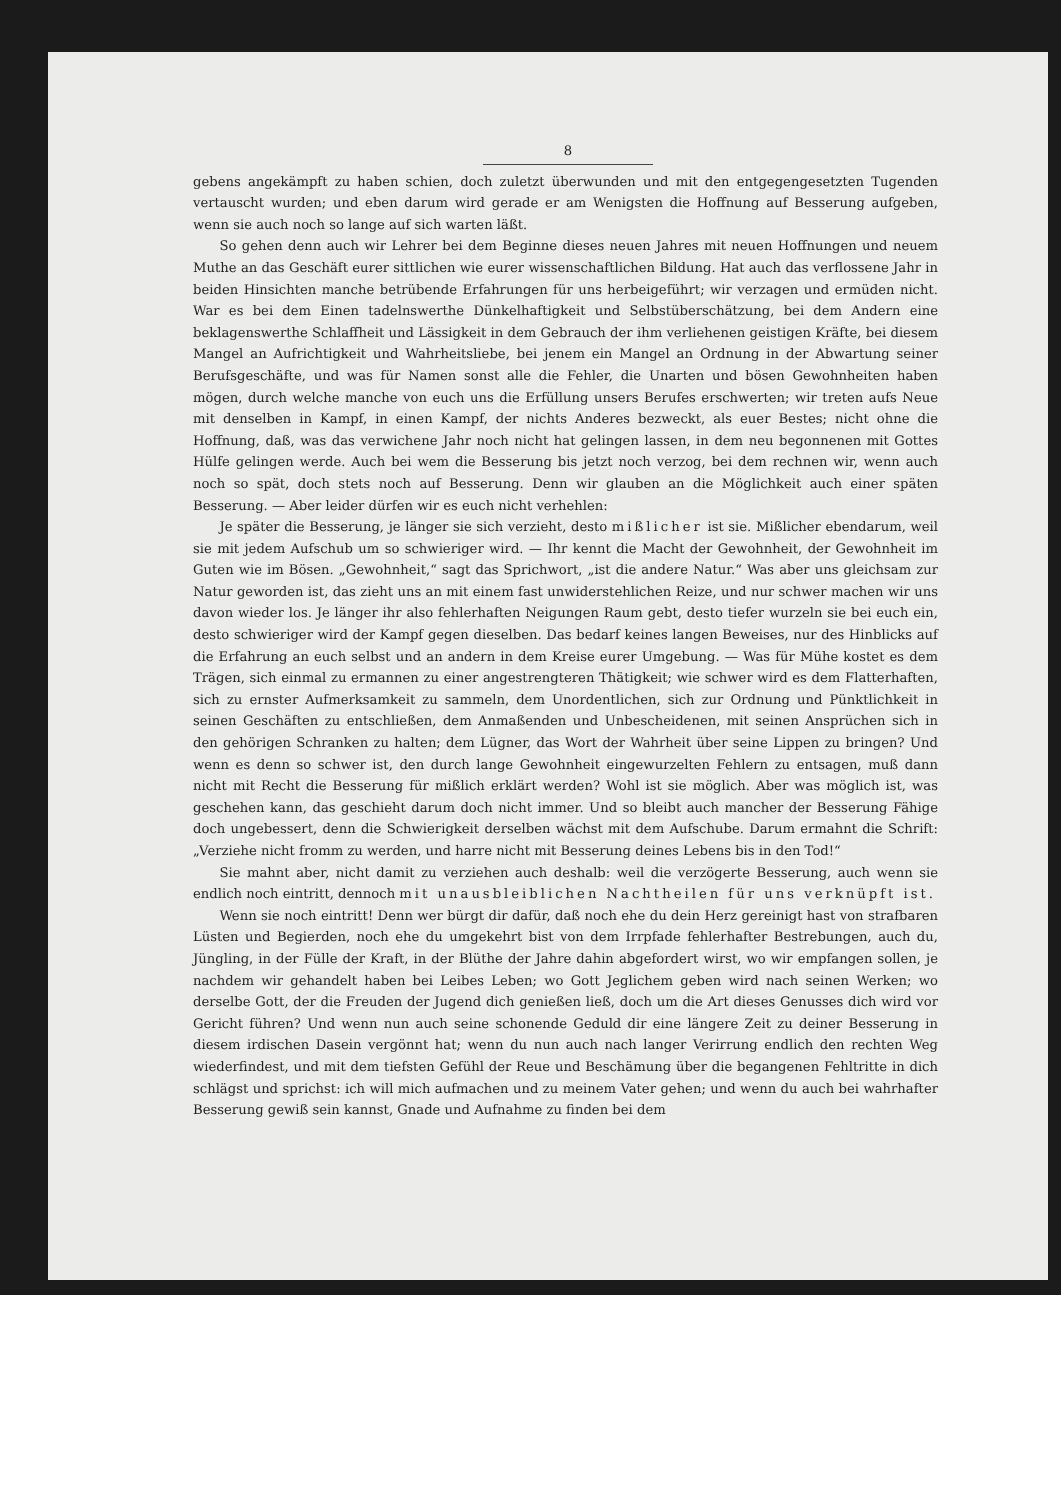8
gebens angekämpft zu haben schien, doch zuletzt überwunden und mit den entgegengesetzten Tugenden vertauscht wurden; und eben darum wird gerade er am Wenigsten die Hoffnung auf Besserung aufgeben, wenn sie auch noch so lange auf sich warten läßt.
So gehen denn auch wir Lehrer bei dem Beginne dieses neuen Jahres mit neuen Hoffnungen und neuem Muthe an das Geschäft eurer sittlichen wie eurer wissenschaftlichen Bildung. Hat auch das verflossene Jahr in beiden Hinsichten manche betrübende Erfahrungen für uns herbeigeführt; wir verzagen und ermüden nicht. War es bei dem Einen tadelnswerthe Dünkelhaftigkeit und Selbstüberschätzung, bei dem Andern eine beklagenswerthe Schlaffheit und Lässigkeit in dem Gebrauch der ihm verliehenen geistigen Kräfte, bei diesem Mangel an Aufrichtigkeit und Wahrheitsliebe, bei jenem ein Mangel an Ordnung in der Abwartung seiner Berufsgeschäfte, und was für Namen sonst alle die Fehler, die Unarten und bösen Gewohnheiten haben mögen, durch welche manche von euch uns die Erfüllung unsers Berufes erschwerten; wir treten aufs Neue mit denselben in Kampf, in einen Kampf, der nichts Anderes bezweckt, als euer Bestes; nicht ohne die Hoffnung, daß, was das verwichene Jahr noch nicht hat gelingen lassen, in dem neu begonnenen mit Gottes Hülfe gelingen werde. Auch bei wem die Besserung bis jetzt noch verzog, bei dem rechnen wir, wenn auch noch so spät, doch stets noch auf Besserung. Denn wir glauben an die Möglichkeit auch einer späten Besserung. — Aber leider dürfen wir es euch nicht verhehlen:
Je später die Besserung, je länger sie sich verzieht, desto mißlicher ist sie. Mißlicher ebendarum, weil sie mit jedem Aufschub um so schwieriger wird. — Ihr kennt die Macht der Gewohnheit, der Gewohnheit im Guten wie im Bösen. „Gewohnheit,“ sagt das Sprichwort, „ist die andere Natur.“ Was aber uns gleichsam zur Natur geworden ist, das zieht uns an mit einem fast unwiderstehlichen Reize, und nur schwer machen wir uns davon wieder los. Je länger ihr also fehlerhaften Neigungen Raum gebt, desto tiefer wurzeln sie bei euch ein, desto schwieriger wird der Kampf gegen dieselben. Das bedarf keines langen Beweises, nur des Hinblicks auf die Erfahrung an euch selbst und an andern in dem Kreise eurer Umgebung. — Was für Mühe kostet es dem Trägen, sich einmal zu ermannen zu einer angestrengteren Thätigkeit; wie schwer wird es dem Flatterhaften, sich zu ernster Aufmerksamkeit zu sammeln, dem Unordentlichen, sich zur Ordnung und Pünktlichkeit in seinen Geschäften zu entschließen, dem Anmaßenden und Unbescheidenen, mit seinen Ansprüchen sich in den gehörigen Schranken zu halten; dem Lügner, das Wort der Wahrheit über seine Lippen zu bringen? Und wenn es denn so schwer ist, den durch lange Gewohnheit eingewurzelten Fehlern zu entsagen, muß dann nicht mit Recht die Besserung für mißlich erklärt werden? Wohl ist sie möglich. Aber was möglich ist, was geschehen kann, das geschieht darum doch nicht immer. Und so bleibt auch mancher der Besserung Fähige doch ungebessert, denn die Schwierigkeit derselben wächst mit dem Aufschube. Darum ermahnt die Schrift: „Verziehe nicht fromm zu werden, und harre nicht mit Besserung deines Lebens bis in den Tod!“
Sie mahnt aber, nicht damit zu verziehen auch deshalb: weil die verzögerte Besserung, auch wenn sie endlich noch eintritt, dennoch mit unausbleiblichen Nachtheilen für uns verknüpft ist.
Wenn sie noch eintritt! Denn wer bürgt dir dafür, daß noch ehe du dein Herz gereinigt hast von strafbaren Lüsten und Begierden, noch ehe du umgekehrt bist von dem Irrpfade fehlerhafter Bestrebungen, auch du, Jüngling, in der Fülle der Kraft, in der Blüthe der Jahre dahin abgefordert wirst, wo wir empfangen sollen, je nachdem wir gehandelt haben bei Leibes Leben; wo Gott Jeglichem geben wird nach seinen Werken; wo derselbe Gott, der die Freuden der Jugend dich genießen ließ, doch um die Art dieses Genusses dich wird vor Gericht führen? Und wenn nun auch seine schonende Geduld dir eine längere Zeit zu deiner Besserung in diesem irdischen Dasein vergönnt hat; wenn du nun auch nach langer Verirrung endlich den rechten Weg wiederfindest, und mit dem tiefsten Gefühl der Reue und Beschämung über die begangenen Fehltritte in dich schlägst und sprichst: ich will mich aufmachen und zu meinem Vater gehen; und wenn du auch bei wahrhafter Besserung gewiß sein kannst, Gnade und Aufnahme zu finden bei dem